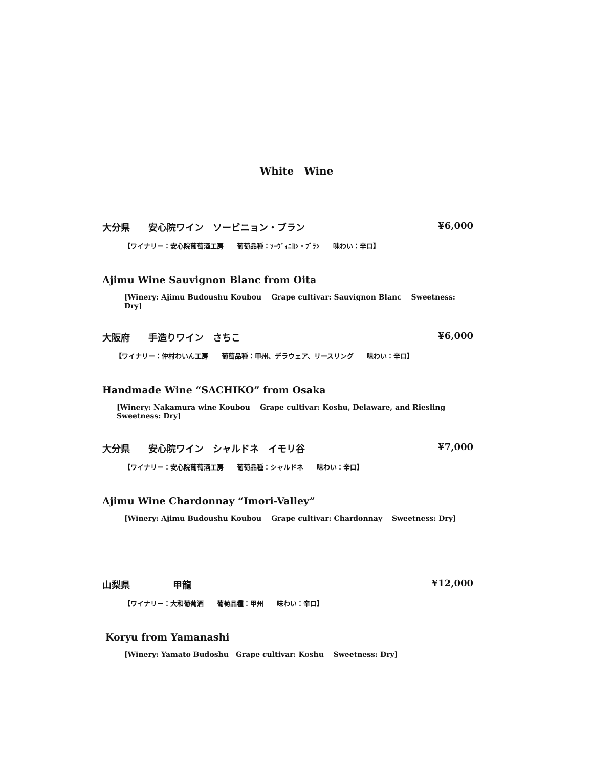White　Wine
大分県 安心院ワイン　ソービニョン・ブラン ¥6,000
【ワイナリー：安心院葡萄酒工房　　葡萄品種：ｿｰｳﾞｨﾆﾖﾝ・ﾌﾞﾗﾝ　　味わい：辛口】
Ajimu Wine Sauvignon Blanc from Oita
[Winery: Ajimu Budoushu Koubou　 Grape cultivar: Sauvignon Blanc　 Sweetness: Dry]
大阪府 手造りワイン　さちこ ¥6,000
【ワイナリー：仲村わいん工房　　葡萄品種：甲州、デラウェア、リースリング　　味わい：辛口】
Handmade Wine “SACHIKO” from Osaka
[Winery: Nakamura wine Koubou　 Grape cultivar: Koshu, Delaware, and Riesling　 Sweetness: Dry]
大分県 安心院ワイン　シャルドネ　イモリ谷 ¥7,000
【ワイナリー：安心院葡萄酒工房　　葡萄品種：シャルドネ　　味わい：辛口】
Ajimu Wine Chardonnay “Imori-Valley”
[Winery: Ajimu Budoushu Koubou　 Grape cultivar: Chardonnay　 Sweetness: Dry]
山梨県 甲龍 ¥12,000
【ワイナリー：大和葡萄酒　　葡萄品種：甲州　　味わい：辛口】
Koryu from Yamanashi
[Winery: Yamato Budoshu　Grape cultivar: Koshu　 Sweetness: Dry]